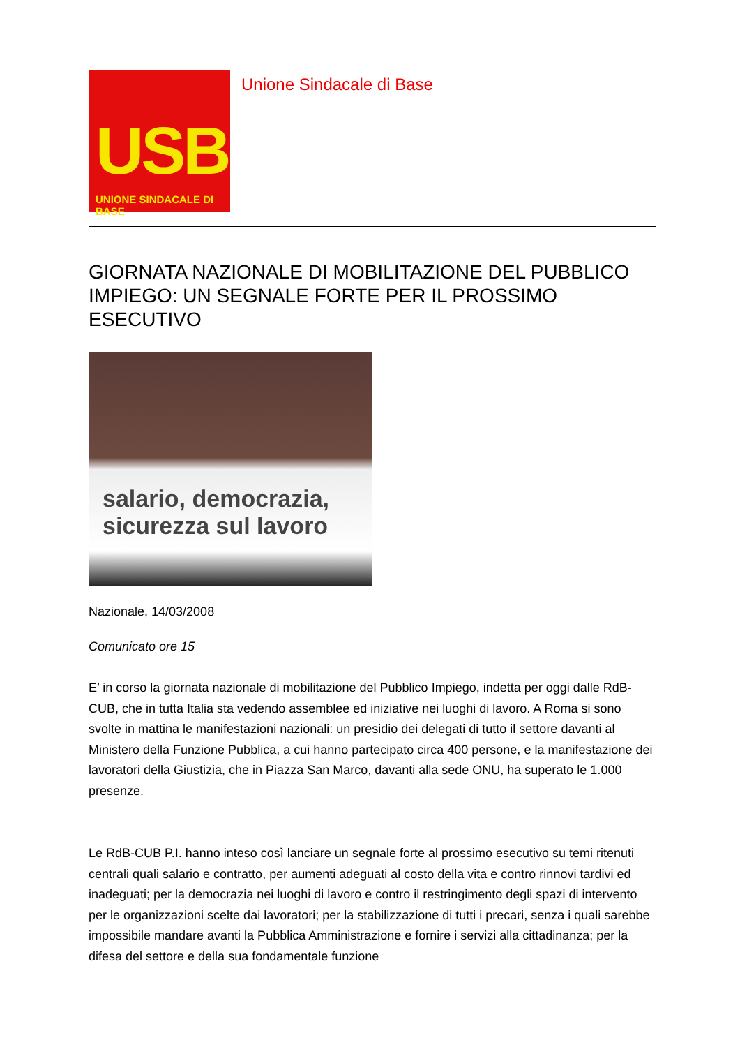USB
UNIONE SINDACALE DI BASE
Unione Sindacale di Base
GIORNATA NAZIONALE DI MOBILITAZIONE DEL PUBBLICO IMPIEGO: UN SEGNALE FORTE PER IL PROSSIMO ESECUTIVO
salario, democrazia, sicurezza sul lavoro
Nazionale, 14/03/2008
Comunicato ore 15
E’ in corso la giornata nazionale di mobilitazione del Pubblico Impiego, indetta per oggi dalle RdB-CUB, che in tutta Italia sta vedendo assemblee ed iniziative nei luoghi di lavoro. A Roma si sono svolte in mattina le manifestazioni nazionali: un presidio dei delegati di tutto il settore davanti al Ministero della Funzione Pubblica, a cui hanno partecipato circa 400 persone, e la manifestazione dei lavoratori della Giustizia, che in Piazza San Marco, davanti alla sede ONU, ha superato le 1.000 presenze.
Le RdB-CUB P.I. hanno inteso così lanciare un segnale forte al prossimo esecutivo su temi ritenuti centrali quali salario e contratto, per aumenti adeguati al costo della vita e contro rinnovi tardivi ed inadeguati; per la democrazia nei luoghi di lavoro e contro il restringimento degli spazi di intervento per le organizzazioni scelte dai lavoratori; per la stabilizzazione di tutti i precari, senza i quali sarebbe impossibile mandare avanti la Pubblica Amministrazione e fornire i servizi alla cittadinanza; per la difesa del settore e della sua fondamentale funzione